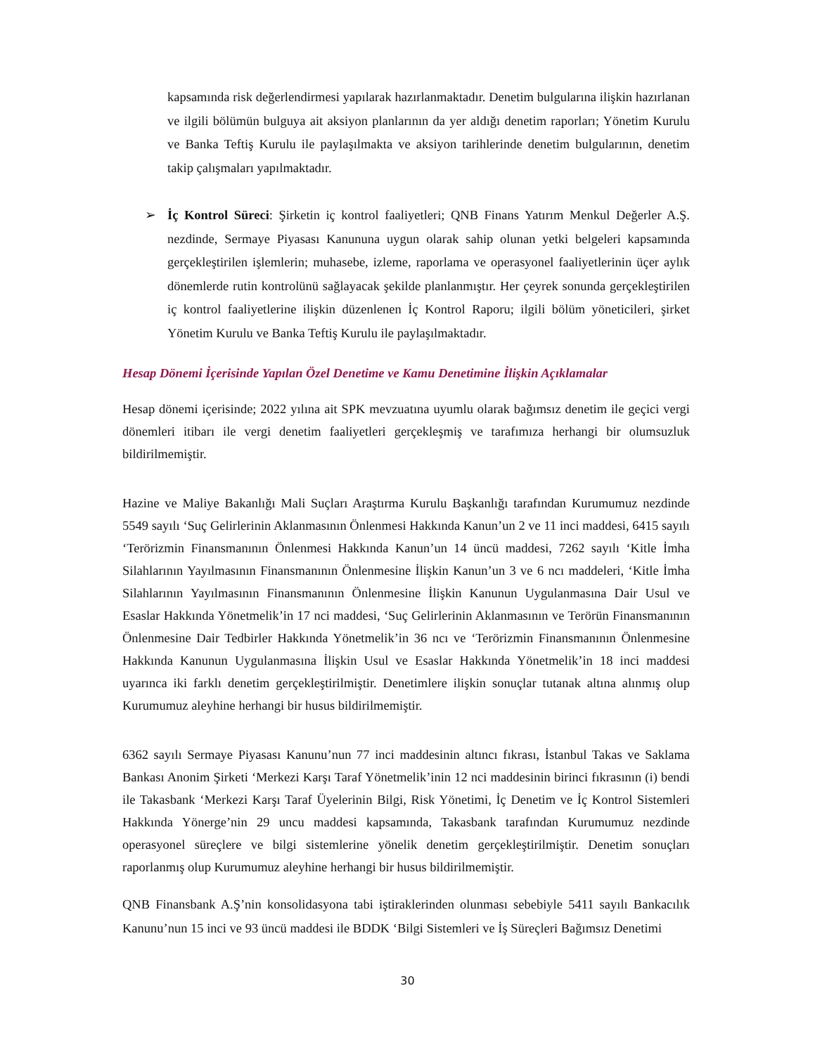kapsamında risk değerlendirmesi yapılarak hazırlanmaktadır. Denetim bulgularına ilişkin hazırlanan ve ilgili bölümün bulguya ait aksiyon planlarının da yer aldığı denetim raporları; Yönetim Kurulu ve Banka Teftiş Kurulu ile paylaşılmakta ve aksiyon tarihlerinde denetim bulgularının, denetim takip çalışmaları yapılmaktadır.
➢ İç Kontrol Süreci: Şirketin iç kontrol faaliyetleri; QNB Finans Yatırım Menkul Değerler A.Ş. nezdinde, Sermaye Piyasası Kanununa uygun olarak sahip olunan yetki belgeleri kapsamında gerçekleştirilen işlemlerin; muhasebe, izleme, raporlama ve operasyonel faaliyetlerinin üçer aylık dönemlerde rutin kontrolünü sağlayacak şekilde planlanmıştır. Her çeyrek sonunda gerçekleştirilen iç kontrol faaliyetlerine ilişkin düzenlenen İç Kontrol Raporu; ilgili bölüm yöneticileri, şirket Yönetim Kurulu ve Banka Teftiş Kurulu ile paylaşılmaktadır.
Hesap Dönemi İçerisinde Yapılan Özel Denetime ve Kamu Denetimine İlişkin Açıklamalar
Hesap dönemi içerisinde; 2022 yılına ait SPK mevzuatına uyumlu olarak bağımsız denetim ile geçici vergi dönemleri itibarı ile vergi denetim faaliyetleri gerçekleşmiş ve tarafımıza herhangi bir olumsuzluk bildirilmemiştir.
Hazine ve Maliye Bakanlığı Mali Suçları Araştırma Kurulu Başkanlığı tarafından Kurumumuz nezdinde 5549 sayılı ‘Suç Gelirlerinin Aklanmasının Önlenmesi Hakkında Kanun’un 2 ve 11 inci maddesi, 6415 sayılı ‘Terörizmin Finansmanının Önlenmesi Hakkında Kanun’un 14 üncü maddesi, 7262 sayılı ‘Kitle İmha Silahlarının Yayılmasının Finansmanının Önlenmesine İlişkin Kanun’un 3 ve 6 ncı maddeleri, ‘Kitle İmha Silahlarının Yayılmasının Finansmanının Önlenmesine İlişkin Kanunun Uygulanmasına Dair Usul ve Esaslar Hakkında Yönetmelik’in 17 nci maddesi, ‘Suç Gelirlerinin Aklanmasının ve Terörün Finansmanının Önlenmesine Dair Tedbirler Hakkında Yönetmelik’in 36 ncı ve ‘Terörizmin Finansmanının Önlenmesine Hakkında Kanunun Uygulanmasına İlişkin Usul ve Esaslar Hakkında Yönetmelik’in 18 inci maddesi uyarınca iki farklı denetim gerçekleştirilmiştir. Denetimlere ilişkin sonuçlar tutanak altına alınmış olup Kurumumuz aleyhine herhangi bir husus bildirilmemiştir.
6362 sayılı Sermaye Piyasası Kanunu’nun 77 inci maddesinin altıncı fıkrası, İstanbul Takas ve Saklama Bankası Anonim Şirketi ‘Merkezi Karşı Taraf Yönetmelik’inin 12 nci maddesinin birinci fıkrasının (i) bendi ile Takasbank ‘Merkezi Karşı Taraf Üyelerinin Bilgi, Risk Yönetimi, İç Denetim ve İç Kontrol Sistemleri Hakkında Yönerge’nin 29 uncu maddesi kapsamında, Takasbank tarafından Kurumumuz nezdinde operasyonel süreçlere ve bilgi sistemlerine yönelik denetim gerçekleştirilmiştir. Denetim sonuçları raporlanmış olup Kurumumuz aleyhine herhangi bir husus bildirilmemiştir.
QNB Finansbank A.Ş’nin konsolidasyona tabi iştiraklerinden olunması sebebiyle 5411 sayılı Bankacılık Kanunu’nun 15 inci ve 93 üncü maddesi ile BDDK ‘Bilgi Sistemleri ve İş Süreçleri Bağımsız Denetimi
30